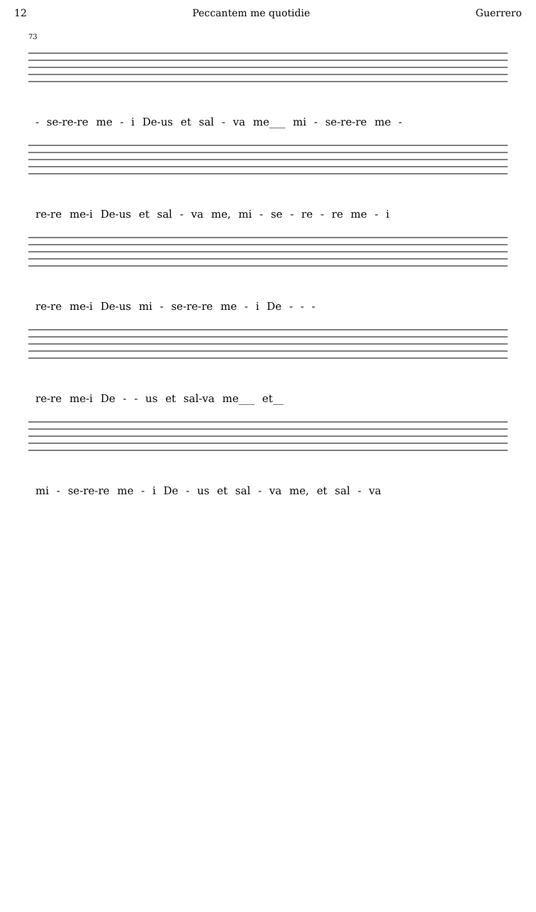12 Peccantem me quotidie Guerrero
73
- se-re-re me - i De-us et sal - va me___ mi - se-re-re me -
re-re me-i De-us et sal - va me, mi - se - re - re me - i
re-re me-i De-us mi - se-re-re me - i De - - -
re-re me-i De - - us et sal-va me___ et__
mi - se-re-re me - i De - us et sal - va me, et sal - va